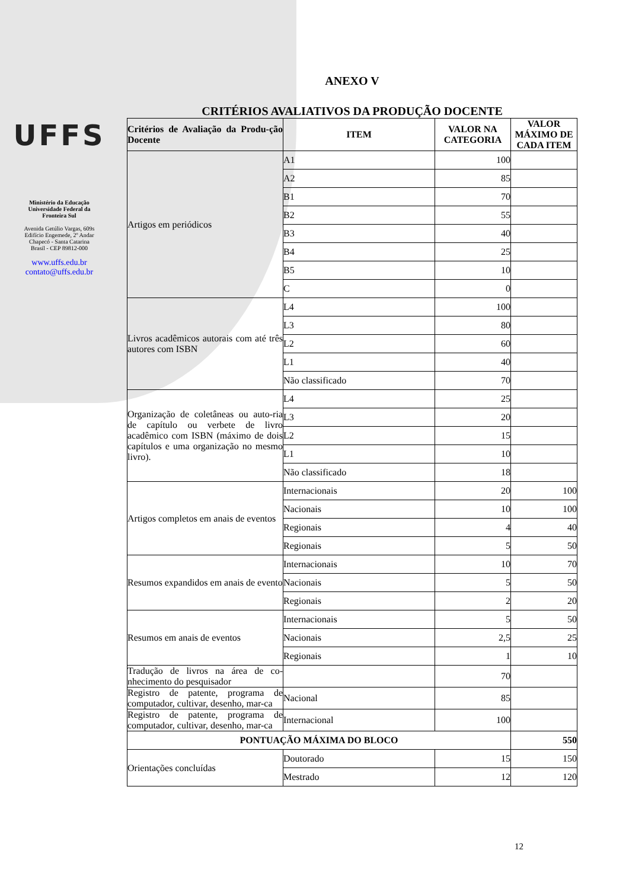UFFS
Ministério da Educação
Universidade Federal da
Fronteira Sul
Avenida Getúlio Vargas, 609s
Edifício Engemede, 2º Andar
Chapecó - Santa Catarina
Brasil - CEP 89812-000
www.uffs.edu.br
contato@uffs.edu.br
ANEXO V
CRITÉRIOS AVALIATIVOS DA PRODUÇÃO DOCENTE
| Critérios de Avaliação da Produ-ção Docente | ITEM | VALOR NA CATEGORIA | VALOR MÁXIMO DE CADA ITEM |
| --- | --- | --- | --- |
| Artigos em periódicos | A1 | 100 | |
| | A2 | 85 | |
| | B1 | 70 | |
| | B2 | 55 | |
| | B3 | 40 | |
| | B4 | 25 | |
| | B5 | 10 | |
| | C | 0 | |
| Livros acadêmicos autorais com até três autores com ISBN | L4 | 100 | |
| | L3 | 80 | |
| | L2 | 60 | |
| | L1 | 40 | |
| | Não classificado | 70 | |
| Organização de coletâneas ou auto-ria de capítulo ou verbete de livro acadêmico com ISBN (máximo de dois capítulos e uma organização no mesmo livro). | L4 | 25 | |
| | L3 | 20 | |
| | L2 | 15 | |
| | L1 | 10 | |
| | Não classificado | 18 | |
| Artigos completos em anais de eventos | Internacionais | 20 | 100 |
| | Nacionais | 10 | 100 |
| | Regionais | 4 | 40 |
| | Regionais | 5 | 50 |
| Resumos expandidos em anais de evento | Internacionais | 10 | 70 |
| | Nacionais | 5 | 50 |
| | Regionais | 2 | 20 |
| Resumos em anais de eventos | Internacionais | 5 | 50 |
| | Nacionais | 2,5 | 25 |
| | Regionais | 1 | 10 |
| Tradução de livros na área de co-nhecimento do pesquisador | | 70 | |
| Registro de patente, programa de computador, cultivar, desenho, mar-ca | Nacional | 85 | |
| Registro de patente, programa de computador, cultivar, desenho, mar-ca | Internacional | 100 | |
| PONTUAÇÃO MÁXIMA DO BLOCO | | | 550 |
| Orientações concluídas | Doutorado | 15 | 150 |
| | Mestrado | 12 | 120 |
12